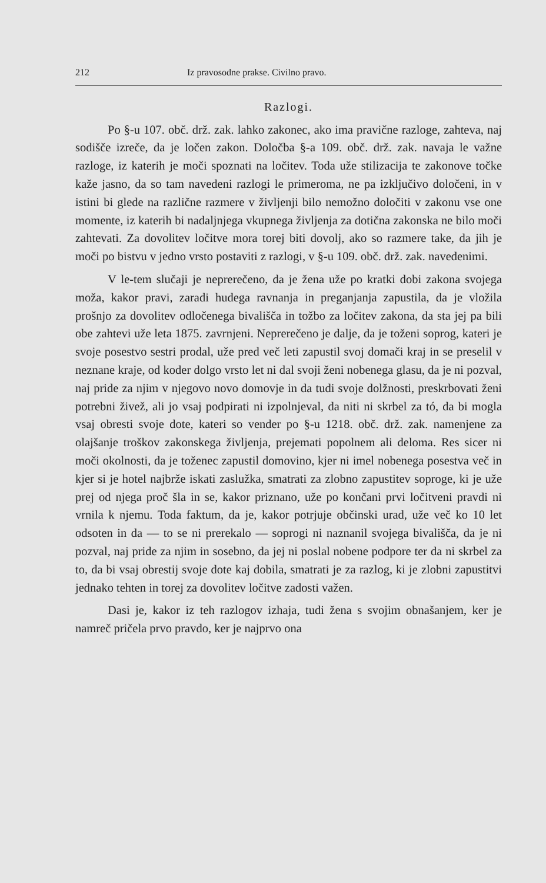212 Iz pravosodne prakse. Civilno pravo.
Razlogi.
Po §-u 107. obč. drž. zak. lahko zakonec, ako ima pravične razloge, zahteva, naj sodišče izreče, da je ločen zakon. Določba §-a 109. obč. drž. zak. navaja le važne razloge, iz katerih je moči spoznati na ločitev. Toda uže stilizacija te zakonove točke kaže jasno, da so tam navedeni razlogi le primeroma, ne pa izključivo določeni, in v istini bi glede na različne razmere v življenji bilo nemožno določiti v zakonu vse one momente, iz katerih bi nadaljnjega vkupnega življenja za dotična zakonska ne bilo moči zahtevati. Za dovolitev ločitve mora torej biti dovolj, ako so razmere take, da jih je moči po bistvu v jedno vrsto postaviti z razlogi, v §-u 109. obč. drž. zak. navedenimi.
V le-tem slučaji je neprerečeno, da je žena uže po kratki dobi zakona svojega moža, kakor pravi, zaradi hudega ravnanja in preganjanja zapustila, da je vložila prošnjo za dovolitev odločenega bivališča in tožbo za ločitev zakona, da sta jej pa bili obe zahtevi uže leta 1875. zavrnjeni. Neprerečeno je dalje, da je toženi soprog, kateri je svoje posestvo sestri prodal, uže pred več leti zapustil svoj domači kraj in se preselil v neznane kraje, od koder dolgo vrsto let ni dal svoji ženi nobenega glasu, da je ni pozval, naj pride za njim v njegovo novo domovje in da tudi svoje dolžnosti, preskrbovati ženi potrebni živež, ali jo vsaj podpirati ni izpolnjeval, da niti ni skrbel za tó, da bi mogla vsaj obresti svoje dote, kateri so vender po §-u 1218. obč. drž. zak. namenjene za olajšanje troškov zakonskega življenja, prejemati popolnem ali deloma. Res sicer ni moči okolnosti, da je toženec zapustil domovino, kjer ni imel nobenega posestva več in kjer si je hotel najbrže iskati zaslužka, smatrati za zlobno zapustitev soproge, ki je uže prej od njega proč šla in se, kakor priznano, uže po končani prvi ločitveni pravdi ni vrnila k njemu. Toda faktum, da je, kakor potrjuje občinski urad, uže več ko 10 let odsoten in da — to se ni prerekalo — soprogi ni naznanil svojega bivališča, da je ni pozval, naj pride za njim in sosebno, da jej ni poslal nobene podpore ter da ni skrbel za to, da bi vsaj obrestij svoje dote kaj dobila, smatrati je za razlog, ki je zlobni zapustitvi jednako tehten in torej za dovolitev ločitve zadosti važen.
Dasi je, kakor iz teh razlogov izhaja, tudi žena s svojim obnašanjem, ker je namreč pričela prvo pravdo, ker je najprvo ona